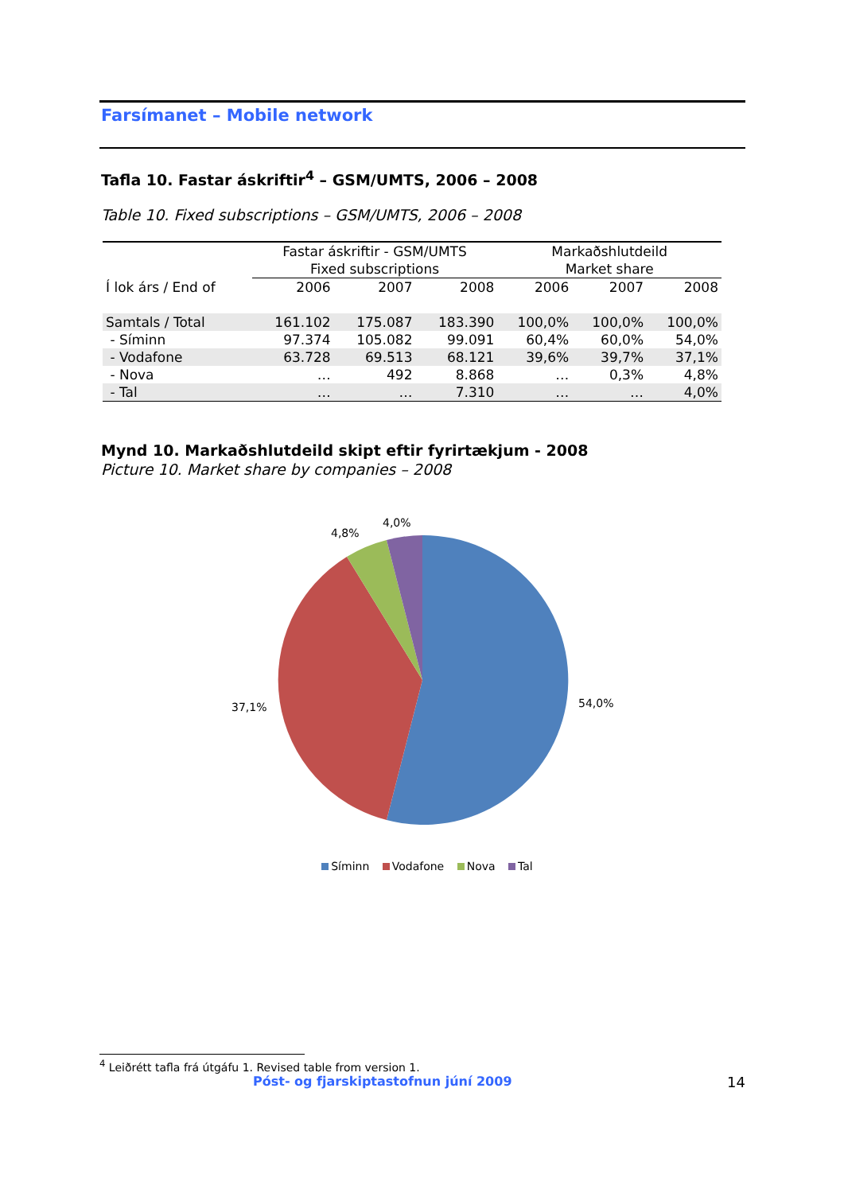Farsímanet – Mobile network
Tafla 10. Fastar áskriftir<sup>4</sup> – GSM/UMTS, 2006 – 2008
Table 10. Fixed subscriptions – GSM/UMTS, 2006 – 2008
| | Fastar áskriftir - GSM/UMTS | | | Markaðshlutdeild | | |
| --- | --- | --- | --- | --- | --- | --- |
| | Fixed subscriptions | | | Market share | | |
| Í lok árs / End of | 2006 | 2007 | 2008 | 2006 | 2007 | 2008 |
| Samtals / Total | 161.102 | 175.087 | 183.390 | 100,0% | 100,0% | 100,0% |
| - Síminn | 97.374 | 105.082 | 99.091 | 60,4% | 60,0% | 54,0% |
| - Vodafone | 63.728 | 69.513 | 68.121 | 39,6% | 39,7% | 37,1% |
| - Nova | … | 492 | 8.868 | … | 0,3% | 4,8% |
| - Tal | … | … | 7.310 | … | … | 4,0% |
Mynd 10. Markaðshlutdeild skipt eftir fyrirtækjum - 2008
Picture 10. Market share by companies – 2008
54,0%
37,1%
4,8%
4,0%
Síminn Vodafone Nova Tal
<sup>4</sup> Leiðrétt tafla frá útgáfu 1. Revised table from version 1.
Póst- og fjarskiptastofnun júní 2009 14